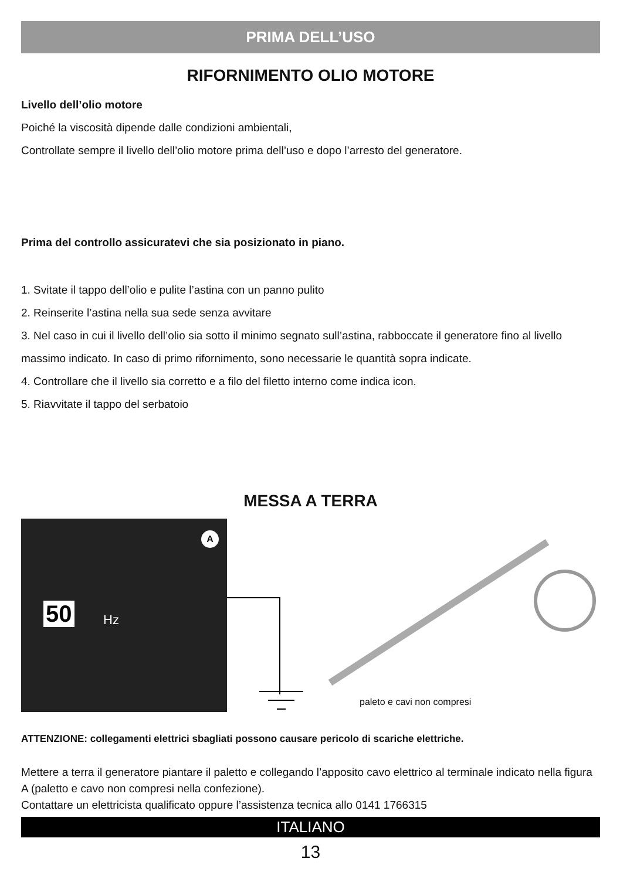PRIMA DELL’USO
RIFORNIMENTO OLIO MOTORE
Livello dell’olio motore
Poiché la viscosità dipende dalle condizioni ambientali,
Controllate sempre il livello dell’olio motore prima dell’uso e dopo l’arresto del generatore.
Prima del controllo assicuratevi che sia posizionato in piano.
1. Svitate il tappo dell’olio e pulite l’astina con un panno pulito
2. Reinserite l’astina nella sua sede senza avvitare
3. Nel caso in cui il livello dell’olio sia sotto il minimo segnato sull’astina, rabboccate il generatore fino al livello massimo indicato. In caso di primo rifornimento, sono necessarie le quantità sopra indicate.
4. Controllare che il livello sia corretto e a filo del filetto interno come indica icon.
5. Riavvitate il tappo del serbatoio
MESSA A TERRA
A
50 Hz
paleto e cavi non compresi
ATTENZIONE: collegamenti elettrici sbagliati possono causare pericolo di scariche elettriche.
Mettere a terra il generatore piantare il paletto e collegando l’apposito cavo elettrico al terminale indicato nella figura A (paletto e cavo non compresi nella confezione).
Contattare un elettricista qualificato oppure l’assistenza tecnica allo 0141 1766315
ITALIANO
13